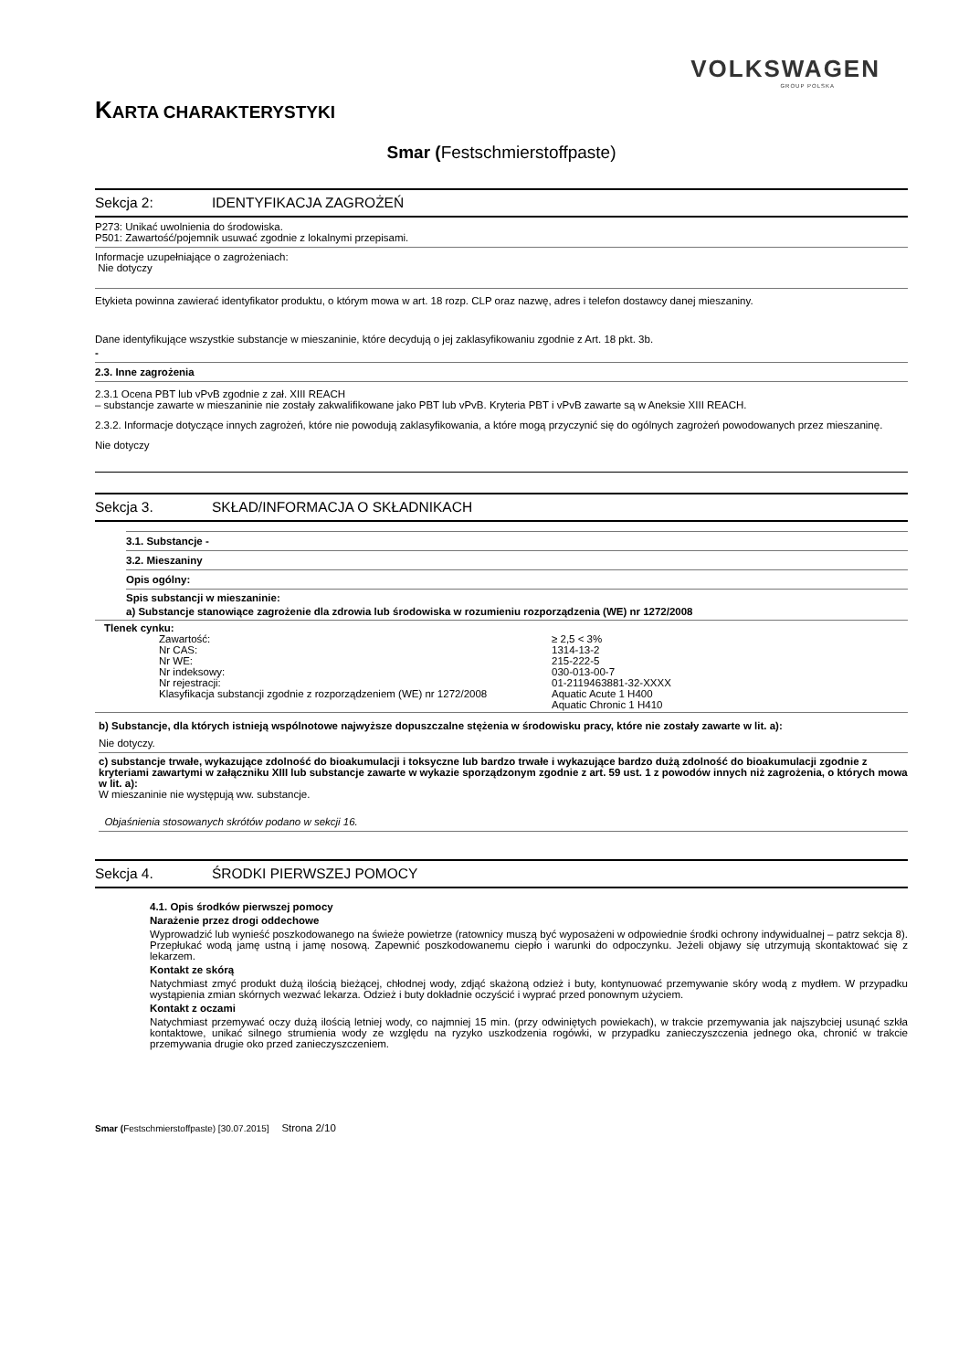VOLKSWAGEN
GROUP POLSKA
KARTA CHARAKTERYSTYKI
Smar (Festschmierstoffpaste)
Sekcja 2: IDENTYFIKACJA ZAGROŻEŃ
P273: Unikać uwolnienia do środowiska.
P501: Zawartość/pojemnik usuwać zgodnie z lokalnymi przepisami.
Informacje uzupełniające o zagrożeniach:
Nie dotyczy
Etykieta powinna zawierać identyfikator produktu, o którym mowa w art. 18 rozp. CLP oraz nazwę, adres i telefon dostawcy danej mieszaniny.
Dane identyfikujące wszystkie substancje w mieszaninie, które decydują o jej zaklasyfikowaniu zgodnie z Art. 18 pkt. 3b.
-
2.3. Inne zagrożenia
2.3.1 Ocena PBT lub vPvB zgodnie z zał. XIII REACH
– substancje zawarte w mieszaninie nie zostały zakwalifikowane jako PBT lub vPvB. Kryteria PBT i vPvB zawarte są w Aneksie XIII REACH.
2.3.2. Informacje dotyczące innych zagrożeń, które nie powodują zaklasyfikowania, a które mogą przyczynić się do ogólnych zagrożeń powodowanych przez mieszaninę.
Nie dotyczy
Sekcja 3. SKŁAD/INFORMACJA O SKŁADNIKACH
3.1. Substancje -
3.2. Mieszaniny
Opis ogólny:
Spis substancji w mieszaninie:
a) Substancje stanowiące zagrożenie dla zdrowia lub środowiska w rozumieniu rozporządzenia (WE) nr 1272/2008
Tlenek cynku:
| Zawartość: | ≥ 2,5 < 3% |
| Nr CAS: | 1314-13-2 |
| Nr WE: | 215-222-5 |
| Nr indeksowy: | 030-013-00-7 |
| Nr rejestracji: | 01-2119463881-32-XXXX |
| Klasyfikacja substancji zgodnie z rozporządzeniem (WE) nr 1272/2008 | Aquatic Acute 1 H400 Aquatic Chronic 1 H410 |
b) Substancje, dla których istnieją wspólnotowe najwyższe dopuszczalne stężenia w środowisku pracy, które nie zostały zawarte w lit. a):
Nie dotyczy.
c) substancje trwałe, wykazujące zdolność do bioakumulacji i toksyczne lub bardzo trwałe i wykazujące bardzo dużą zdolność do bioakumulacji zgodnie z kryteriami zawartymi w załączniku XIII lub substancje zawarte w wykazie sporządzonym zgodnie z art. 59 ust. 1 z powodów innych niż zagrożenia, o których mowa w lit. a):
W mieszaninie nie występują ww. substancje.
Objaśnienia stosowanych skrótów podano w sekcji 16.
Sekcja 4. ŚRODKI PIERWSZEJ POMOCY
4.1. Opis środków pierwszej pomocy
Narażenie przez drogi oddechowe
Wyprowadzić lub wynieść poszkodowanego na świeże powietrze (ratownicy muszą być wyposażeni w odpowiednie środki ochrony indywidualnej – patrz sekcja 8). Przepłukać wodą jamę ustną i jamę nosową. Zapewnić poszkodowanemu ciepło i warunki do odpoczynku. Jeżeli objawy się utrzymują skontaktować się z lekarzem.
Kontakt ze skórą
Natychmiast zmyć produkt dużą ilością bieżącej, chłodnej wody, zdjąć skażoną odzież i buty, kontynuować przemywanie skóry wodą z mydłem. W przypadku wystąpienia zmian skórnych wezwać lekarza. Odzież i buty dokładnie oczyścić i wyprać przed ponownym użyciem.
Kontakt z oczami
Natychmiast przemywać oczy dużą ilością letniej wody, co najmniej 15 min. (przy odwiniętych powiekach), w trakcie przemywania jak najszybciej usunąć szkła kontaktowe, unikać silnego strumienia wody ze względu na ryzyko uszkodzenia rogówki, w przypadku zanieczyszczenia jednego oka, chronić w trakcie przemywania drugie oko przed zanieczyszczeniem.
Smar (Festschmierstoffpaste) [30.07.2015] Strona 2/10